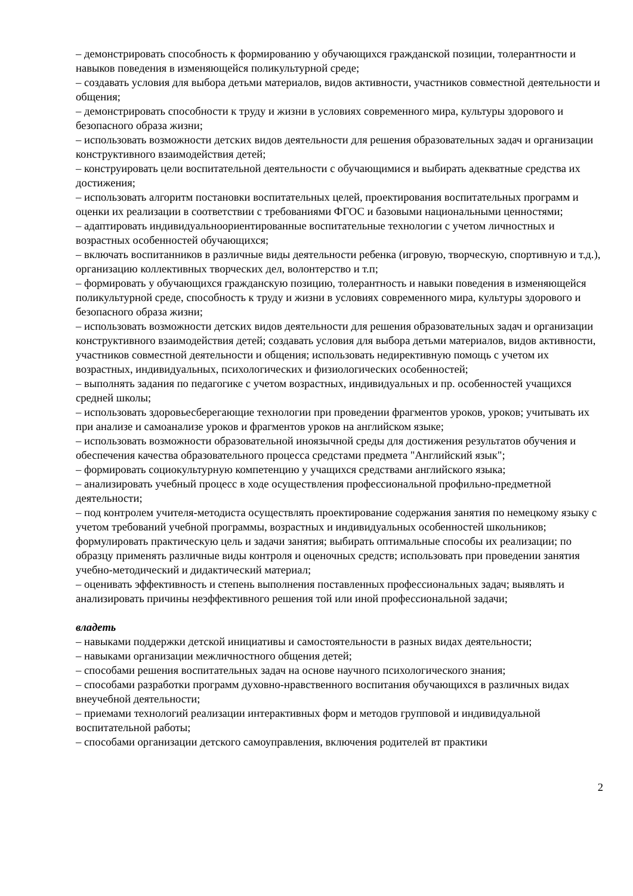– демонстрировать способность к формированию у обучающихся гражданской позиции, толерантности и навыков поведения в изменяющейся поликультурной среде;
– создавать условия для выбора детьми материалов, видов активности, участников совместной деятельности и общения;
– демонстрировать способности к труду и жизни в условиях современного мира, культуры здорового и безопасного образа жизни;
– использовать возможности детских видов деятельности для решения образовательных задач и организации конструктивного взаимодействия детей;
– конструировать цели воспитательной деятельности с обучающимися и выбирать адекватные средства их достижения;
– использовать алгоритм постановки воспитательных целей, проектирования воспитательных программ и оценки их реализации в соответствии с требованиями ФГОС и базовыми национальными ценностями;
– адаптировать индивидуальноориентированные воспитательные технологии с учетом личностных и возрастных особенностей обучающихся;
– включать воспитанников в различные виды деятельности ребенка (игровую, творческую, спортивную и т.д.), организацию коллективных творческих дел, волонтерство и т.п;
– формировать у обучающихся гражданскую позицию, толерантность и навыки поведения в изменяющейся поликультурной среде, способность к труду и жизни в условиях современного мира, культуры здорового и безопасного образа жизни;
– использовать возможности детских видов деятельности для решения образовательных задач и организации конструктивного взаимодействия детей; создавать условия для выбора детьми материалов, видов активности, участников совместной деятельности и общения; использовать недирективную помощь с учетом их возрастных, индивидуальных, психологических и физиологических особенностей;
– выполнять задания по педагогике с учетом возрастных, индивидуальных и пр. особенностей учащихся средней школы;
– использовать здоровьесберегающие технологии при проведении фрагментов уроков, уроков; учитывать их при анализе и самоанализе уроков и фрагментов уроков на английском языке;
– использовать возможности образовательной иноязычной среды для достижения результатов обучения и обеспечения качества образовательного процесса средстами предмета "Английский язык";
– формировать социокультурную компетенцию у учащихся средствами английского языка;
– анализировать учебный процесс в ходе осуществления профессиональной профильно-предметной деятельности;
– под контролем учителя-методиста осуществлять проектирование содержания занятия по немецкому языку с учетом требований учебной программы, возрастных и индивидуальных особенностей школьников; формулировать практическую цель и задачи занятия; выбирать оптимальные способы их реализации; по образцу применять различные виды контроля и оценочных средств; использовать при проведении занятия учебно-методический и дидактический материал;
– оценивать эффективность и степень выполнения поставленных профессиональных задач; выявлять и анализировать причины неэффективного решения той или иной профессиональной задачи;
владеть
– навыками поддержки детской инициативы и самостоятельности в разных видах деятельности;
– навыками организации межличностного общения детей;
– способами решения воспитательных задач на основе научного психологического знания;
– способами разработки программ духовно-нравственного воспитания обучающихся в различных видах внеучебной деятельности;
– приемами технологий реализации интерактивных форм и методов групповой и индивидуальной воспитательной работы;
– способами организации детского самоуправления, включения родителей вт практики
2